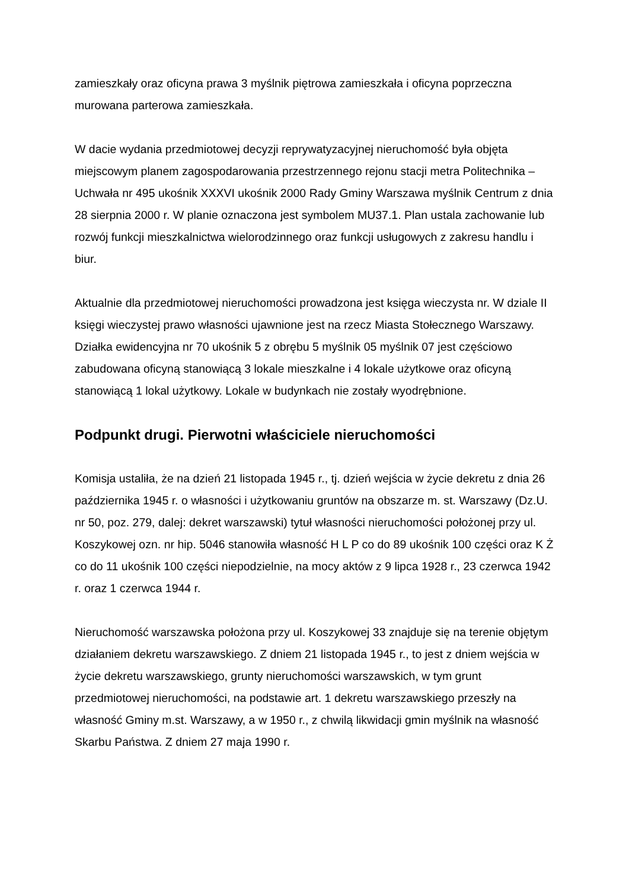zamieszkały oraz oficyna prawa 3 myślnik piętrowa zamieszkała i oficyna poprzeczna murowana parterowa zamieszkała.
W dacie wydania przedmiotowej decyzji reprywatyzacyjnej nieruchomość była objęta miejscowym planem zagospodarowania przestrzennego rejonu stacji metra Politechnika – Uchwała nr 495 ukośnik XXXVI ukośnik 2000 Rady Gminy Warszawa myślnik Centrum z dnia 28 sierpnia 2000 r. W planie oznaczona jest symbolem MU37.1. Plan ustala zachowanie lub rozwój funkcji mieszkalnictwa wielorodzinnego oraz funkcji usługowych z zakresu handlu i biur.
Aktualnie dla przedmiotowej nieruchomości prowadzona jest księga wieczysta nr. W dziale II księgi wieczystej prawo własności ujawnione jest na rzecz Miasta Stołecznego Warszawy. Działka ewidencyjna nr 70 ukośnik 5 z obrębu 5 myślnik 05 myślnik 07 jest częściowo zabudowana oficyną stanowiącą 3 lokale mieszkalne i 4 lokale użytkowe oraz oficyną stanowiącą 1 lokal użytkowy. Lokale w budynkach nie zostały wyodrębnione.
Podpunkt drugi. Pierwotni właściciele nieruchomości
Komisja ustaliła, że na dzień 21 listopada 1945 r., tj. dzień wejścia w życie dekretu z dnia 26 października 1945 r. o własności i użytkowaniu gruntów na obszarze m. st. Warszawy (Dz.U. nr 50, poz. 279, dalej: dekret warszawski) tytuł własności nieruchomości położonej przy ul. Koszykowej ozn. nr hip. 5046 stanowiła własność H L P co do 89 ukośnik 100 części oraz K Ż co do 11 ukośnik 100 części niepodzielnie, na mocy aktów z 9 lipca 1928 r., 23 czerwca 1942 r. oraz 1 czerwca 1944 r.
Nieruchomość warszawska położona przy ul. Koszykowej 33 znajduje się na terenie objętym działaniem dekretu warszawskiego. Z dniem 21 listopada 1945 r., to jest z dniem wejścia w życie dekretu warszawskiego, grunty nieruchomości warszawskich, w tym grunt przedmiotowej nieruchomości, na podstawie art. 1 dekretu warszawskiego przeszły na własność Gminy m.st. Warszawy, a w 1950 r., z chwilą likwidacji gmin myślnik na własność Skarbu Państwa. Z dniem 27 maja 1990 r.